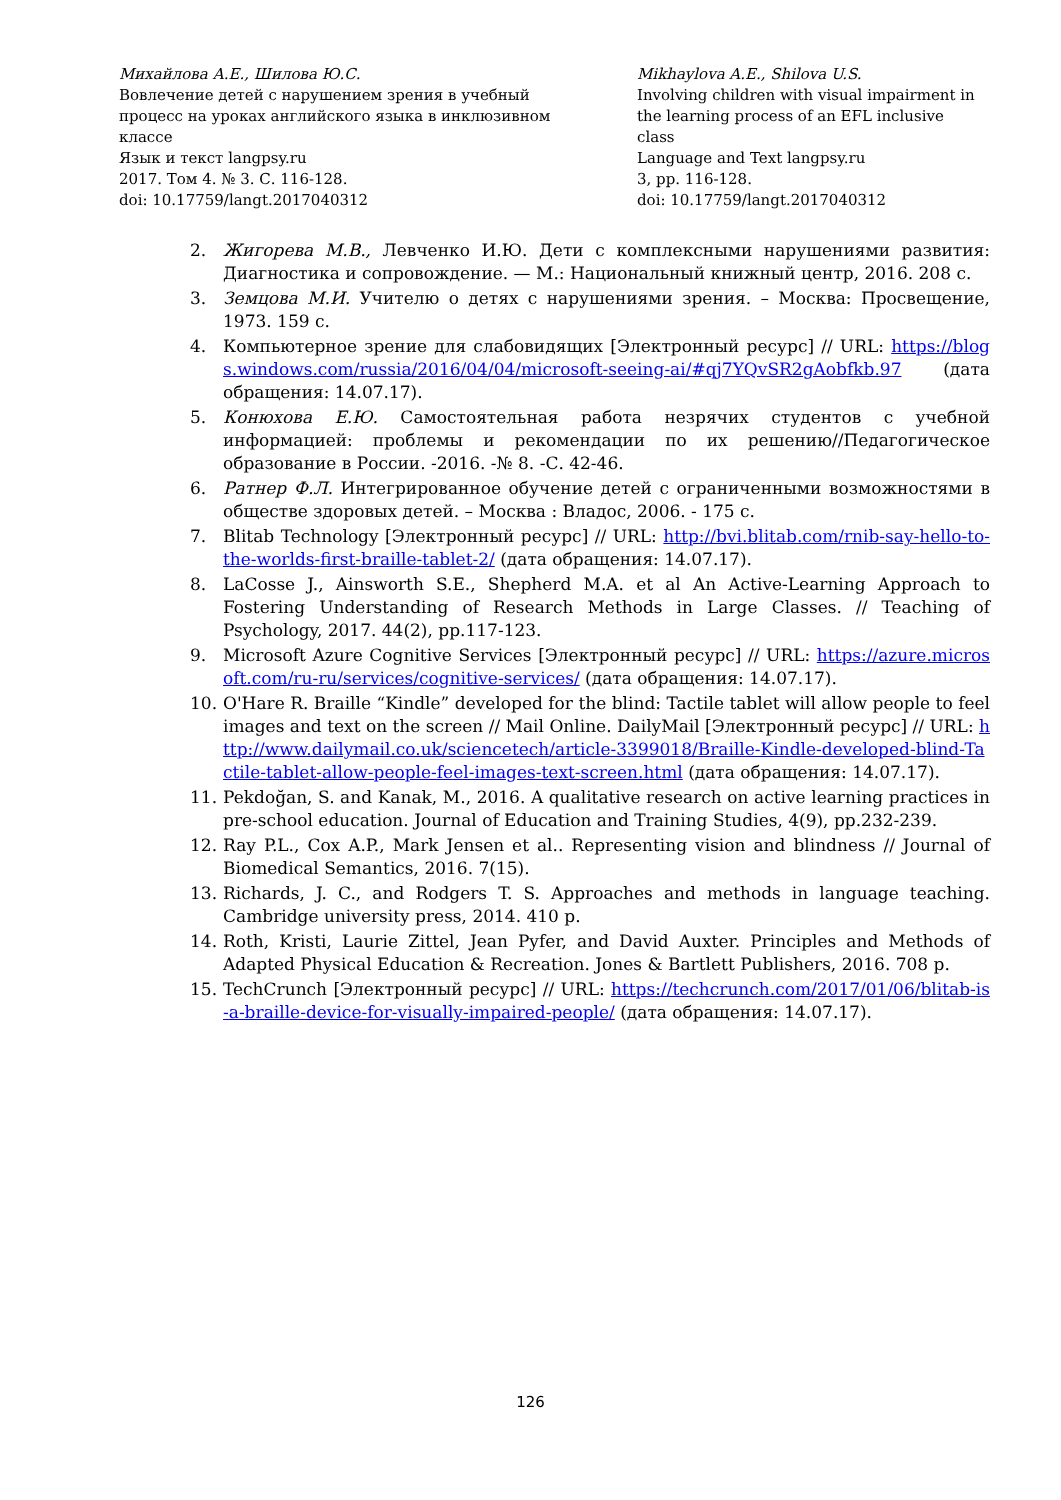Михайлова А.Е., Шилова Ю.С.
Вовлечение детей с нарушением зрения в учебный процесс на уроках английского языка в инклюзивном классе
Язык и текст langpsy.ru
2017. Том 4. № 3. С. 116-128.
doi: 10.17759/langt.2017040312
Mikhaylova A.E., Shilova U.S.
Involving children with visual impairment in the learning process of an EFL inclusive class
Language and Text langpsy.ru
3, pp. 116-128.
doi: 10.17759/langt.2017040312
2. Жигорева М.В., Левченко И.Ю. Дети с комплексными нарушениями развития: Диагностика и сопровождение. — М.: Национальный книжный центр, 2016. 208 с.
3. Земцова М.И. Учителю о детях с нарушениями зрения. – Москва: Просвещение, 1973. 159 с.
4. Компьютерное зрение для слабовидящих [Электронный ресурс] // URL: https://blogs.windows.com/russia/2016/04/04/microsoft-seeing-ai/#qj7YQvSR2gAobfkb.97 (дата обращения: 14.07.17).
5. Конюхова Е.Ю. Самостоятельная работа незрячих студентов с учебной информацией: проблемы и рекомендации по их решению//Педагогическое образование в России. -2016. -№ 8. -С. 42-46.
6. Ратнер Ф.Л. Интегрированное обучение детей с ограниченными возможностями в обществе здоровых детей. – Москва : Владос, 2006. - 175 с.
7. Blitab Technology [Электронный ресурс] // URL: http://bvi.blitab.com/rnib-say-hello-to-the-worlds-first-braille-tablet-2/ (дата обращения: 14.07.17).
8. LaCosse J., Ainsworth S.E., Shepherd M.A. et al An Active-Learning Approach to Fostering Understanding of Research Methods in Large Classes. // Teaching of Psychology, 2017. 44(2), pp.117-123.
9. Microsoft Azure Cognitive Services [Электронный ресурс] // URL: https://azure.microsoft.com/ru-ru/services/cognitive-services/ (дата обращения: 14.07.17).
10. O'Hare R. Braille “Kindle” developed for the blind: Tactile tablet will allow people to feel images and text on the screen // Mail Online. DailyMail [Электронный ресурс] // URL: http://www.dailymail.co.uk/sciencetech/article-3399018/Braille-Kindle-developed-blind-Tactile-tablet-allow-people-feel-images-text-screen.html (дата обращения: 14.07.17).
11. Pekdoğan, S. and Kanak, M., 2016. A qualitative research on active learning practices in pre-school education. Journal of Education and Training Studies, 4(9), pp.232-239.
12. Ray P.L., Cox A.P., Mark Jensen et al.. Representing vision and blindness // Journal of Biomedical Semantics, 2016. 7(15).
13. Richards, J. C., and Rodgers T. S. Approaches and methods in language teaching. Cambridge university press, 2014. 410 p.
14. Roth, Kristi, Laurie Zittel, Jean Pyfer, and David Auxter. Principles and Methods of Adapted Physical Education & Recreation. Jones & Bartlett Publishers, 2016. 708 p.
15. TechCrunch [Электронный ресурс] // URL: https://techcrunch.com/2017/01/06/blitab-is-a-braille-device-for-visually-impaired-people/ (дата обращения: 14.07.17).
126